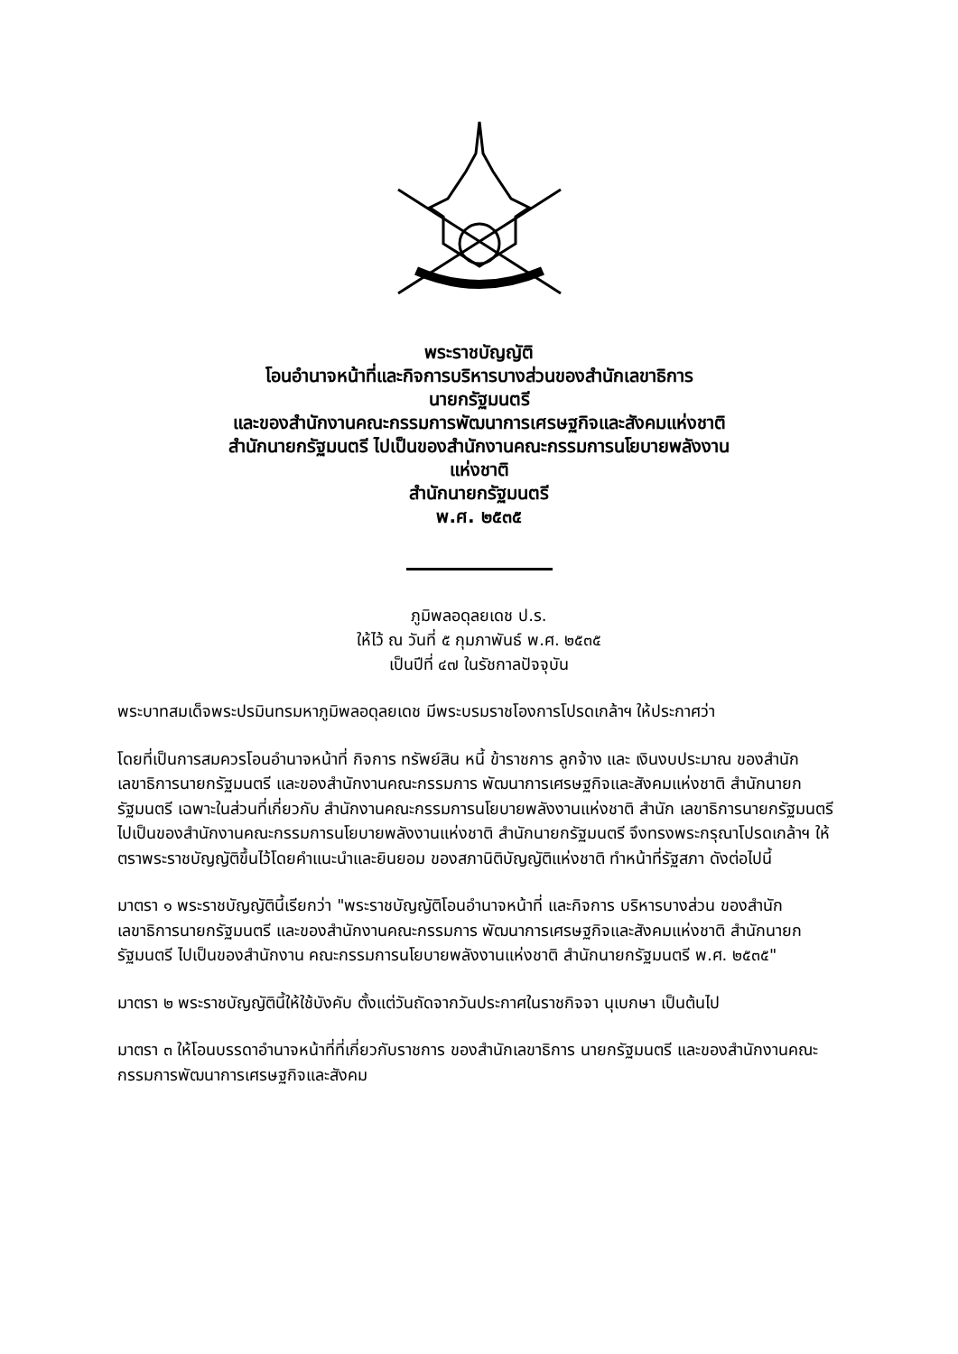พระราชบัญญัติ
โอนอำนาจหน้าที่และกิจการบริหารบางส่วนของสำนักเลขาธิการ
นายกรัฐมนตรี
และของสำนักงานคณะกรรมการพัฒนาการเศรษฐกิจและสังคมแห่งชาติ
สำนักนายกรัฐมนตรี ไปเป็นของสำนักงานคณะกรรมการนโยบายพลังงาน
แห่งชาติ
สำนักนายกรัฐมนตรี
พ.ศ. ๒๕๓๕
ภูมิพลอดุลยเดช ป.ร.
ให้ไว้ ณ วันที่ ๕ กุมภาพันธ์ พ.ศ. ๒๕๓๕
เป็นปีที่ ๔๗ ในรัชกาลปัจจุบัน
พระบาทสมเด็จพระปรมินทรมหาภูมิพลอดุลยเดช มีพระบรมราชโองการโปรดเกล้าฯ ให้ประกาศว่า
โดยที่เป็นการสมควรโอนอำนาจหน้าที่ กิจการ ทรัพย์สิน หนี้ ข้าราชการ ลูกจ้าง และ เงินงบประมาณ ของสำนักเลขาธิการนายกรัฐมนตรี และของสำนักงานคณะกรรมการ พัฒนาการเศรษฐกิจและสังคมแห่งชาติ สำนักนายกรัฐมนตรี เฉพาะในส่วนที่เกี่ยวกับ สำนักงานคณะกรรมการนโยบายพลังงานแห่งชาติ สำนัก เลขาธิการนายกรัฐมนตรี ไปเป็นของสำนักงานคณะกรรมการนโยบายพลังงานแห่งชาติ สำนักนายกรัฐมนตรี จึงทรงพระกรุณาโปรดเกล้าฯ ให้ตราพระราชบัญญัติขึ้นไว้โดยคำแนะนำและยินยอม ของสภานิติบัญญัติแห่งชาติ ทำหน้าที่รัฐสภา ดังต่อไปนี้
มาตรา ๑ พระราชบัญญัตินี้เรียกว่า "พระราชบัญญัติโอนอำนาจหน้าที่ และกิจการ บริหารบางส่วน ของสำนักเลขาธิการนายกรัฐมนตรี และของสำนักงานคณะกรรมการ พัฒนาการเศรษฐกิจและสังคมแห่งชาติ สำนักนายกรัฐมนตรี ไปเป็นของสำนักงาน คณะกรรมการนโยบายพลังงานแห่งชาติ สำนักนายกรัฐมนตรี พ.ศ. ๒๕๓๕"
มาตรา ๒ พระราชบัญญัตินี้ให้ใช้บังคับ ตั้งแต่วันถัดจากวันประกาศในราชกิจจา นุเบกษา เป็นต้นไป
มาตรา ๓ ให้โอนบรรดาอำนาจหน้าที่ที่เกี่ยวกับราชการ ของสำนักเลขาธิการ นายกรัฐมนตรี และของสำนักงานคณะกรรมการพัฒนาการเศรษฐกิจและสังคม